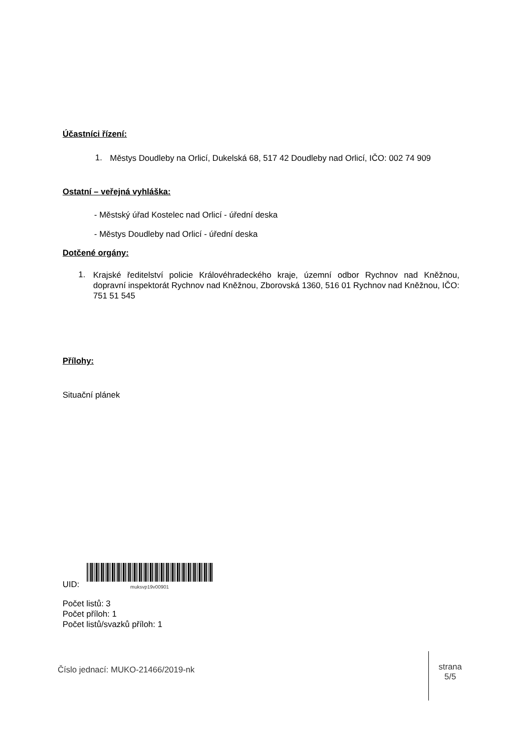Účastníci řízení:
1.
Městys Doudleby na Orlicí, Dukelská 68, 517 42 Doudleby nad Orlicí, IČO: 002 74 909
Ostatní – veřejná vyhláška:
- Městský úřad Kostelec nad Orlicí - úřední deska
- Městys Doudleby nad Orlicí - úřední deska
Dotčené orgány:
1.
Krajské ředitelství policie Královéhradeckého kraje, územní odbor Rychnov nad Kněžnou, dopravní inspektorát Rychnov nad Kněžnou, Zborovská 1360, 516 01 Rychnov nad Kněžnou, IČO: 751 51 545
Přílohy:
Situační plánek
UID:
muksvp19v00901
Počet listů: 3
Počet příloh: 1
Počet listů/svazků příloh: 1
Číslo jednací: MUKO-21466/2019-nk
strana
5/5